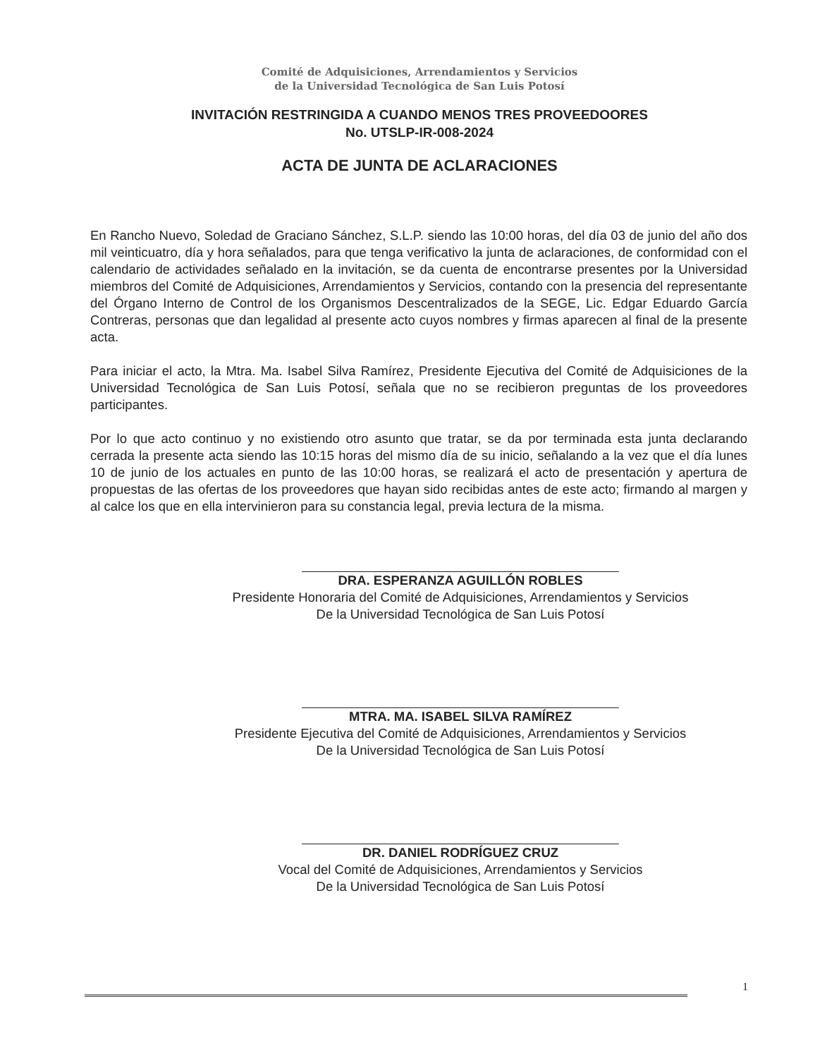Comité de Adquisiciones, Arrendamientos y Servicios
de la Universidad Tecnológica de San Luis Potosí
INVITACIÓN RESTRINGIDA A CUANDO MENOS TRES PROVEEDOORES
No. UTSLP-IR-008-2024
ACTA DE JUNTA DE ACLARACIONES
En Rancho Nuevo, Soledad de Graciano Sánchez, S.L.P. siendo las 10:00 horas, del día 03 de junio del año dos mil veinticuatro, día y hora señalados, para que tenga verificativo la junta de aclaraciones, de conformidad con el calendario de actividades señalado en la invitación, se da cuenta de encontrarse presentes por la Universidad miembros del Comité de Adquisiciones, Arrendamientos y Servicios, contando con la presencia del representante del Órgano Interno de Control de los Organismos Descentralizados de la SEGE, Lic. Edgar Eduardo García Contreras, personas que dan legalidad al presente acto cuyos nombres y firmas aparecen al final de la presente acta.
Para iniciar el acto, la Mtra. Ma. Isabel Silva Ramírez, Presidente Ejecutiva del Comité de Adquisiciones de la Universidad Tecnológica de San Luis Potosí, señala que no se recibieron preguntas de los proveedores participantes.
Por lo que acto continuo y no existiendo otro asunto que tratar, se da por terminada esta junta declarando cerrada la presente acta siendo las 10:15 horas del mismo día de su inicio, señalando a la vez que el día lunes 10 de junio de los actuales en punto de las 10:00 horas, se realizará el acto de presentación y apertura de propuestas de las ofertas de los proveedores que hayan sido recibidas antes de este acto; firmando al margen y al calce los que en ella intervinieron para su constancia legal, previa lectura de la misma.
DRA. ESPERANZA AGUILLÓN ROBLES
Presidente Honoraria del Comité de Adquisiciones, Arrendamientos y Servicios
De la Universidad Tecnológica de San Luis Potosí
MTRA. MA. ISABEL SILVA RAMÍREZ
Presidente Ejecutiva del Comité de Adquisiciones, Arrendamientos y Servicios
De la Universidad Tecnológica de San Luis Potosí
DR. DANIEL RODRÍGUEZ CRUZ
Vocal del Comité de Adquisiciones, Arrendamientos y Servicios
De la Universidad Tecnológica de San Luis Potosí
1